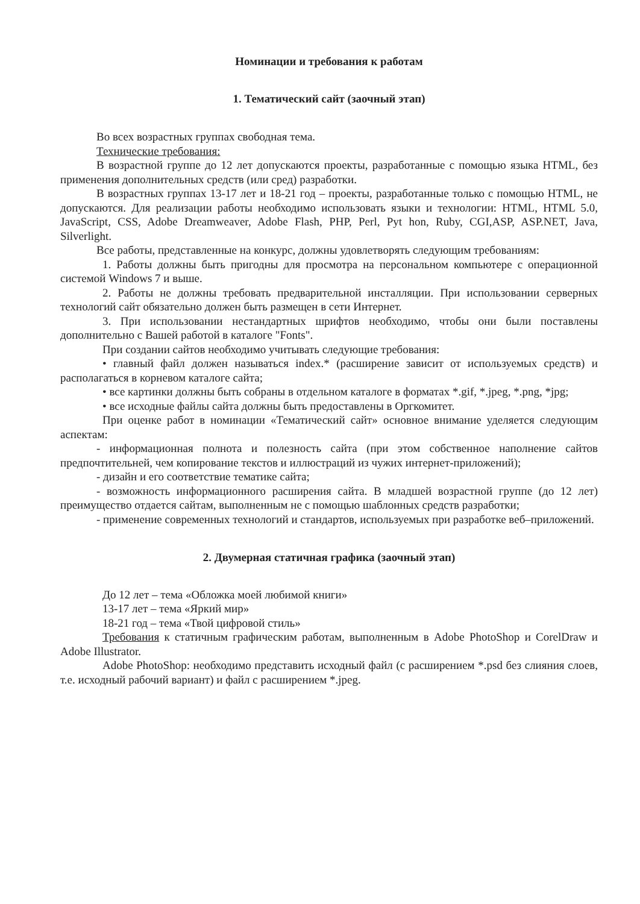Номинации и требования к работам
1. Тематический сайт (заочный этап)
Во всех возрастных группах свободная тема.
Технические требования:
В возрастной группе до 12 лет допускаются проекты, разработанные с помощью языка HTML, без применения дополнительных средств (или сред) разработки.
В возрастных группах 13-17 лет и 18-21 год – проекты, разработанные только с помощью HTML, не допускаются. Для реализации работы необходимо использовать языки и технологии: HTML, HTML 5.0, JavaScript, CSS, Adobe Dreamweaver, Adobe Flash, PHP, Perl, Pyt hon, Ruby, CGI,ASP, ASP.NET, Java, Silverlight.
Все работы, представленные на конкурс, должны удовлетворять следующим требованиям:
1. Работы должны быть пригодны для просмотра на персональном компьютере с операционной системой Windows 7 и выше.
2. Работы не должны требовать предварительной инсталляции. При использовании серверных технологий сайт обязательно должен быть размещен в сети Интернет.
3. При использовании нестандартных шрифтов необходимо, чтобы они были поставлены дополнительно с Вашей работой в каталоге "Fonts".
При создании сайтов необходимо учитывать следующие требования:
• главный файл должен называться index.* (расширение зависит от используемых средств) и располагаться в корневом каталоге сайта;
• все картинки должны быть собраны в отдельном каталоге в форматах *.gif, *.jpeg, *.png, *jpg;
• все исходные файлы сайта должны быть предоставлены в Оргкомитет.
При оценке работ в номинации «Тематический сайт» основное внимание уделяется следующим аспектам:
- информационная полнота и полезность сайта (при этом собственное наполнение сайтов предпочтительней, чем копирование текстов и иллюстраций из чужих интернет-приложений);
- дизайн и его соответствие тематике сайта;
- возможность информационного расширения сайта. В младшей возрастной группе (до 12 лет) преимущество отдается сайтам, выполненным не с помощью шаблонных средств разработки;
- применение современных технологий и стандартов, используемых при разработке веб–приложений.
2. Двумерная статичная графика (заочный этап)
До 12 лет – тема «Обложка моей любимой книги»
13-17 лет – тема «Яркий мир»
18-21 год – тема «Твой цифровой стиль»
Требования к статичным графическим работам, выполненным в Adobe PhotoShop и CorelDraw и Adobe Illustrator.
Adobe PhotoShop: необходимо представить исходный файл (с расширением *.psd без слияния слоев, т.е. исходный рабочий вариант) и файл с расширением *.jpeg.